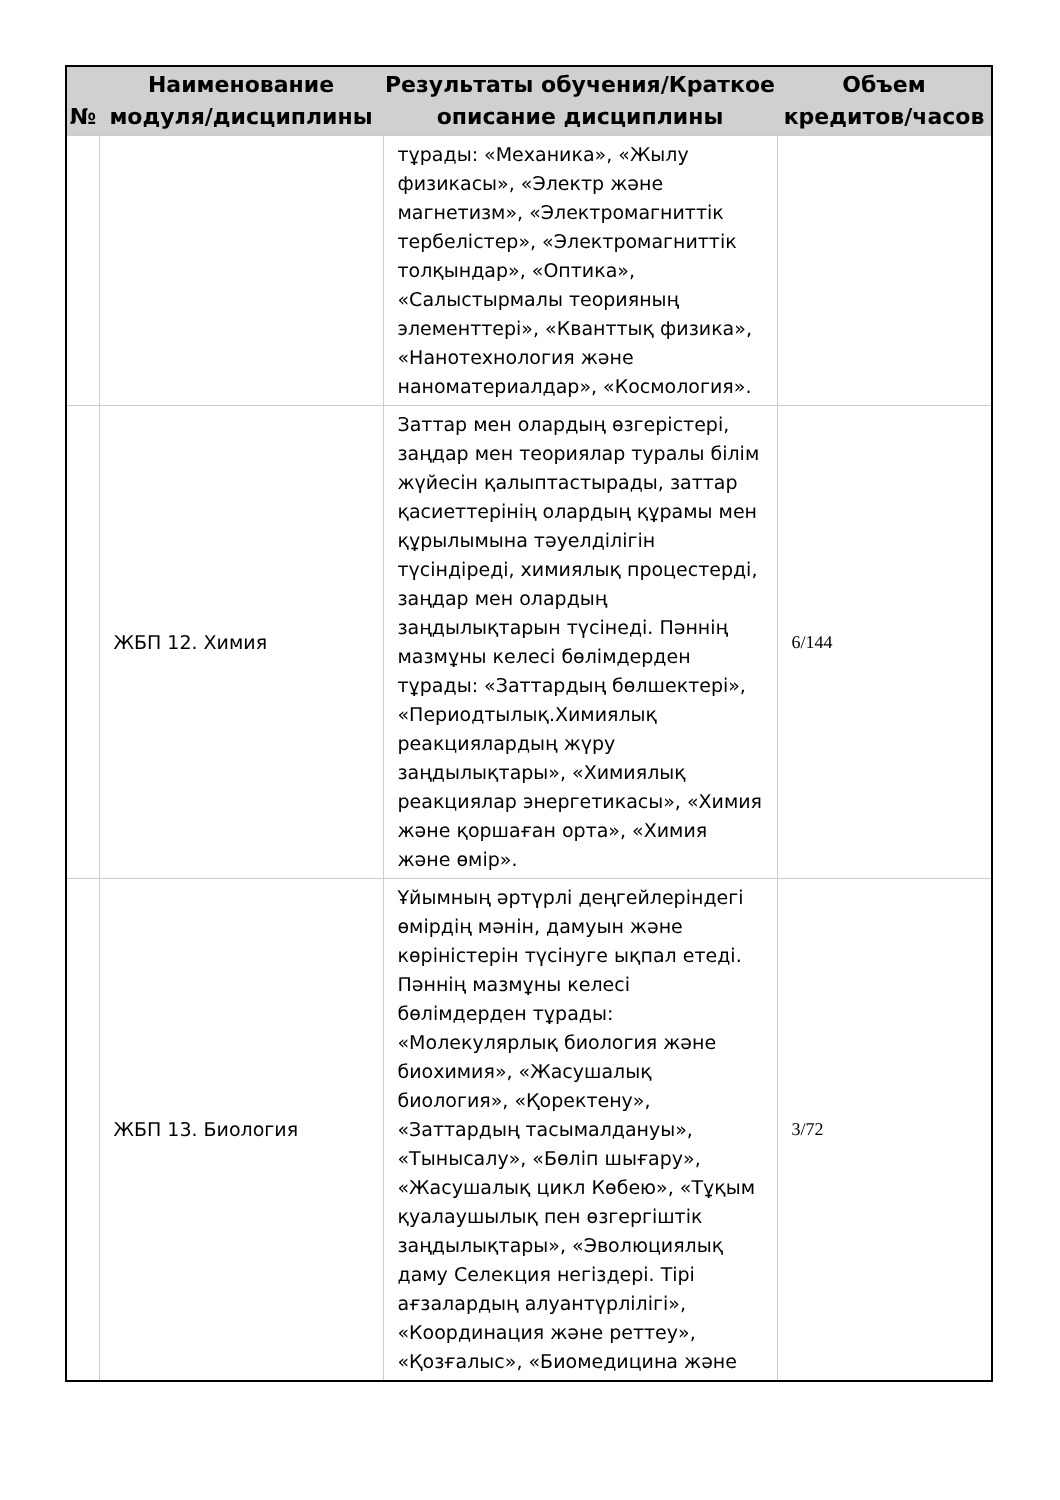| № | Наименование модуля/дисциплины | Результаты обучения/Краткое описание дисциплины | Объем кредитов/часов |
| --- | --- | --- | --- |
| | | тұрады: «Механика», «Жылу физикасы», «Электр және магнетизм», «Электромагниттік тербелістер», «Электромагниттік толқындар», «Оптика», «Салыстырмалы теорияның элементтері», «Кванттық физика», «Нанотехнология және наноматериалдар», «Космология». | |
| | ЖБП 12. Химия | Заттар мен олардың өзгерістері, заңдар мен теориялар туралы білім жүйесін қалыптастырады, заттар қасиеттерінің олардың құрамы мен құрылымына тәуелділігін түсіндіреді, химиялық процестерді, заңдар мен олардың заңдылықтарын түсінеді. Пәннің мазмұны келесі бөлімдерден тұрады: «Заттардың бөлшектері», «Периодтылық.Химиялық реакциялардың жүру заңдылықтары», «Химиялық реакциялар энергетикасы», «Химия және қоршаған орта», «Химия және өмір». | 6/144 |
| | ЖБП 13. Биология | Ұйымның әртүрлі деңгейлеріндегі өмірдің мәнін, дамуын және көріністерін түсінуге ықпал етеді. Пәннің мазмұны келесі бөлімдерден тұрады: «Молекулярлық биология және биохимия», «Жасушалық биология», «Қоректену», «Заттардың тасымалдануы», «Тынысалу», «Бөліп шығару», «Жасушалық цикл Көбею», «Тұқым қуалаушылық пен өзгергіштік заңдылықтары», «Эволюциялық даму Селекция негіздері. Тірі ағзалардың алуантүрлілігі», «Координация және реттеу», «Қозғалыс», «Биомедицина және | 3/72 |